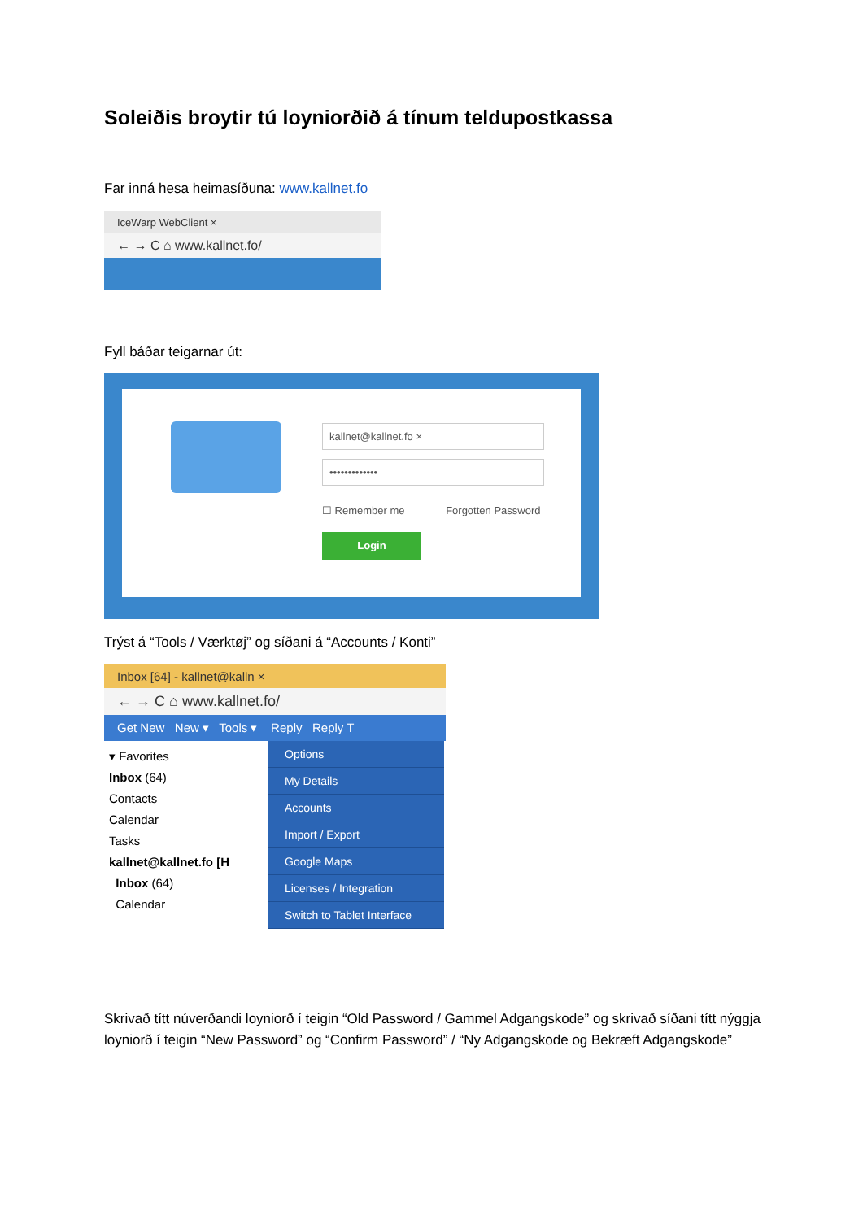Soleiðis broytir tú loyniorðið á tínum teldupostkassa
Far inná hesa heimasíðuna: www.kallnet.fo
IceWarp WebClient ×
← → C ⌂ www.kallnet.fo/
Fyll báðar teigarnar út:
kallnet@kallnet.fo ×
•••••••••••••
☐ Remember me Forgotten Password
Login
Trýst á “Tools / Værktøj” og síðani á “Accounts / Konti”
Inbox [64] - kallnet@kalln ×
← → C ⌂ www.kallnet.fo/
Get New New ▾ Tools ▾ Reply Reply T
▾ Favorites
Inbox (64)
Contacts
Calendar
Tasks
kallnet@kallnet.fo [H
Inbox (64)
Calendar
Options
My Details
Accounts
Import / Export
Google Maps
Licenses / Integration
Switch to Tablet Interface
Skrivað títt núverðandi loyniorð í teigin “Old Password / Gammel Adgangskode” og skrivað síðani títt nýggja loyniorð í teigin “New Password” og “Confirm Password” / “Ny Adgangskode og Bekræft Adgangskode”